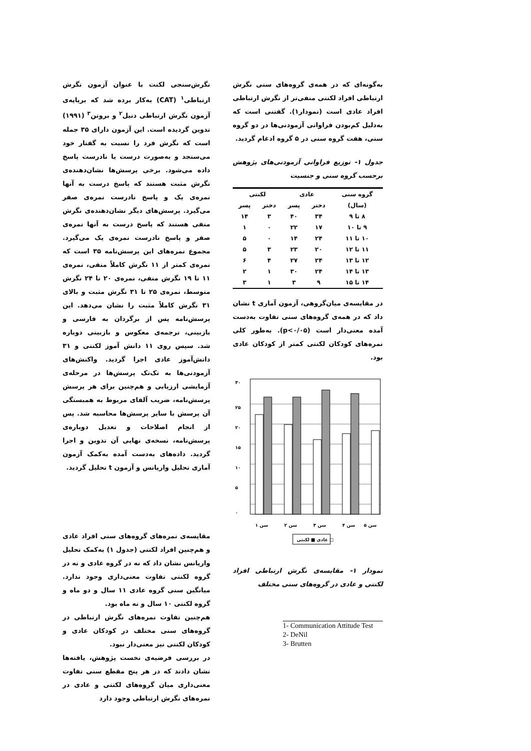نگرش‌سنجی لکنت با عنوان آزمون نگرش ارتباطی<sup>۱</sup> (CAT) به‌کار برده شد که برپایه‌ی آزمون نگرش ارتباطی دنیل<sup>۲</sup> و بروتن<sup>۳</sup> (۱۹۹۱) تدوین گردیده است. این آزمون دارای ۳۵ جمله است که نگرش فرد را نسبت به گفتار خود می‌سنجد و به‌صورت درست یا نادرست پاسخ داده می‌شود. برخی پرسش‌ها نشان‌دهنده‌ی نگرش مثبت هستند که پاسخ درست به آنها نمره‌ی یک و پاسخ نادرست نمره‌ی صفر می‌گیرد. پرسش‌های دیگر نشان‌دهنده‌ی نگرش منفی هستند که پاسخ درست به آنها نمره‌ی صفر و پاسخ نادرست نمره‌ی یک می‌گیرد. مجموع نمره‌های این پرسش‌نامه ۳۵ است که نمره‌ی کمتر از ۱۱ نگرش کاملاً منفی، نمره‌ی ۱۱ تا ۱۹ نگرش منفی، نمره‌ی ۲۰ تا ۲۴ نگرش متوسط، نمره‌ی ۲۵ تا ۳۱ نگرش مثبت و بالای ۳۱ نگرش کاملاً مثبت را نشان می‌دهد. این پرسش‌نامه پس از برگردان به فارسی و بازبینی، ترجمه‌ی معکوس و بازبینی دوباره شد. سپس روی ۱۱ دانش آموز لکنتی و ۳۱ دانش‌آموز عادی اجرا گردید. واکنش‌های آزمودنی‌ها به تک‌تک پرسش‌ها در مرحله‌ی آزمایشی ارزیابی و هم‌چنین برای هر پرسش پرسش‌نامه، ضریب آلفای مربوط به همبستگی آن پرسش با سایر پرسش‌ها محاسبه شد. پس از انجام اصلاحات و تعدیل دوباره‌ی پرسش‌نامه، نسخه‌ی نهایی آن تدوین و اجرا گردید. داده‌های به‌دست آمده به‌کمک آزمون آماری تحلیل واریانس و آزمون t تحلیل گردید.
مقایسه‌ی نمره‌های گروه‌های سنی افراد عادی و هم‌چنین افراد لکنتی (جدول ۱) به‌کمک تحلیل واریانس نشان داد که نه در گروه عادی و نه در گروه لکنتی تفاوت معنی‌داری وجود ندارد. میانگین سنی گروه عادی ۱۱ سال و دو ماه و گروه لکنتی ۱۰ سال و نه ماه بود.
هم‌چنین تفاوت نمره‌های نگرش ارتباطی در گروه‌های سنی مختلف در کودکان عادی و کودکان لکنتی نیز معنی‌دار نبود.
در بررسی فرضیه‌ی نخست پژوهش، یافته‌ها نشان دادند که در هر پنج مقطع سنی تفاوت معنی‌داری میان گروه‌های لکنتی و عادی در نمره‌های نگرش ارتباطی وجود دارد
به‌گونه‌ای که در همه‌ی گروه‌های سنی نگرش ارتباطی افراد لکنتی منفی‌تر از نگرش ارتباطی افراد عادی است (نمودار۱). گفتنی است که به‌دلیل کم‌بودن فراوانی آزمودنی‌ها در دو گروه سنی، هفت گروه سنی در ۵ گروه ادغام گردید.
جدول ۱- توزیع فراوانی آزمودنی‌های پژوهش برحسب گروه سنی و جنسیت
| گروه سنی | عادی | | لکنتی | |
| --- | --- | --- | --- | --- |
| (سال) | دختر | پسر | دختر | پسر |
| ۸ تا ۹ | ۳۴ | ۴۰ | ۳ | ۱۴ |
| ۹ تا ۱۰ | ۱۷ | ۲۲ | ۰ | ۱ |
| ۱۰ تا ۱۱ | ۲۴ | ۱۴ | ۰ | ۵ |
| ۱۱ تا ۱۲ | ۲۰ | ۲۳ | ۳ | ۵ |
| ۱۲ تا ۱۳ | ۲۴ | ۲۷ | ۴ | ۶ |
| ۱۳ تا ۱۴ | ۲۴ | ۳۰ | ۱ | ۲ |
| ۱۴ تا ۱۵ | ۹ | ۳ | ۱ | ۳ |
در مقایسه‌ی میان‌گروهی، آزمون آماری t نشان داد که در همه‌ی گروه‌های سنی تفاوت به‌دست آمده معنی‌دار است (p<۰/۰۵). به‌طور کلی نمره‌های کودکان لکنتی کمتر از کودکان عادی بود.
۳۰
۲۵
۲۰
۱۵
۱۰
۵
۰
سن ۱
سن ۲
سن ۳
سن ۴
سن ۵
عادی ■ لکنتی □
نمودار ۱- مقایسه‌ی نگرش ارتباطی افراد لکنتی و عادی در گروه‌های سنی مختلف
1- Communication Attitude Test 2- DeNil
3- Brutten